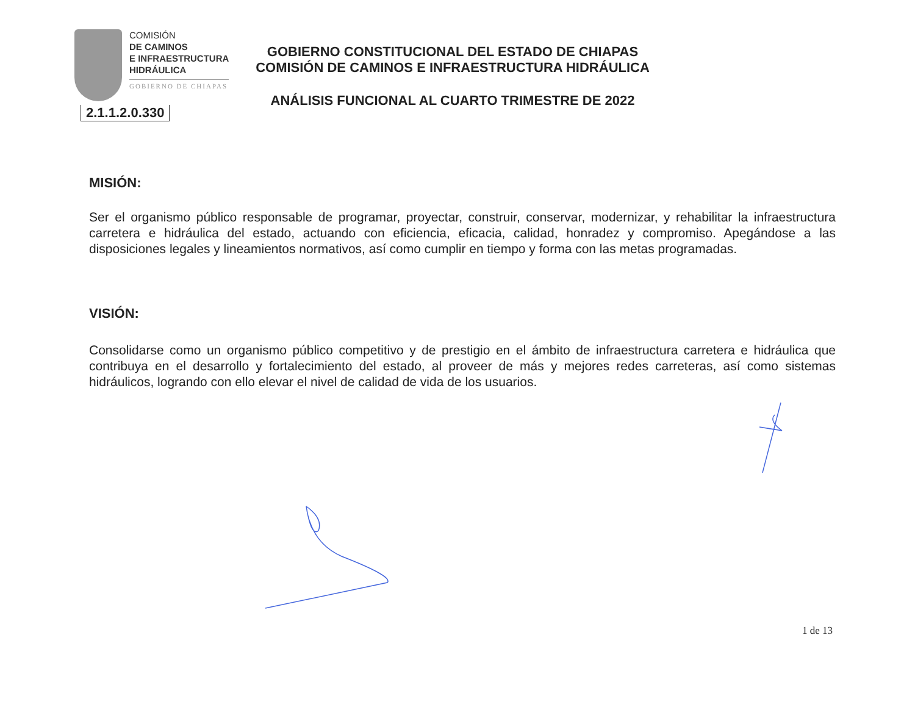COMISIÓN
DE CAMINOS
E INFRAESTRUCTURA
HIDRÁULICA
GOBIERNO DE CHIAPAS
2.1.1.2.0.330
GOBIERNO CONSTITUCIONAL DEL ESTADO DE CHIAPAS
COMISIÓN DE CAMINOS E INFRAESTRUCTURA HIDRÁULICA
ANÁLISIS FUNCIONAL AL CUARTO TRIMESTRE DE 2022
MISIÓN:
Ser el organismo público responsable de programar, proyectar, construir, conservar, modernizar, y rehabilitar la infraestructura carretera e hidráulica del estado, actuando con eficiencia, eficacia, calidad, honradez y compromiso. Apegándose a las disposiciones legales y lineamientos normativos, así como cumplir en tiempo y forma con las metas programadas.
VISIÓN:
Consolidarse como un organismo público competitivo y de prestigio en el ámbito de infraestructura carretera e hidráulica que contribuya en el desarrollo y fortalecimiento del estado, al proveer de más y mejores redes carreteras, así como sistemas hidráulicos, logrando con ello elevar el nivel de calidad de vida de los usuarios.
1 de 13